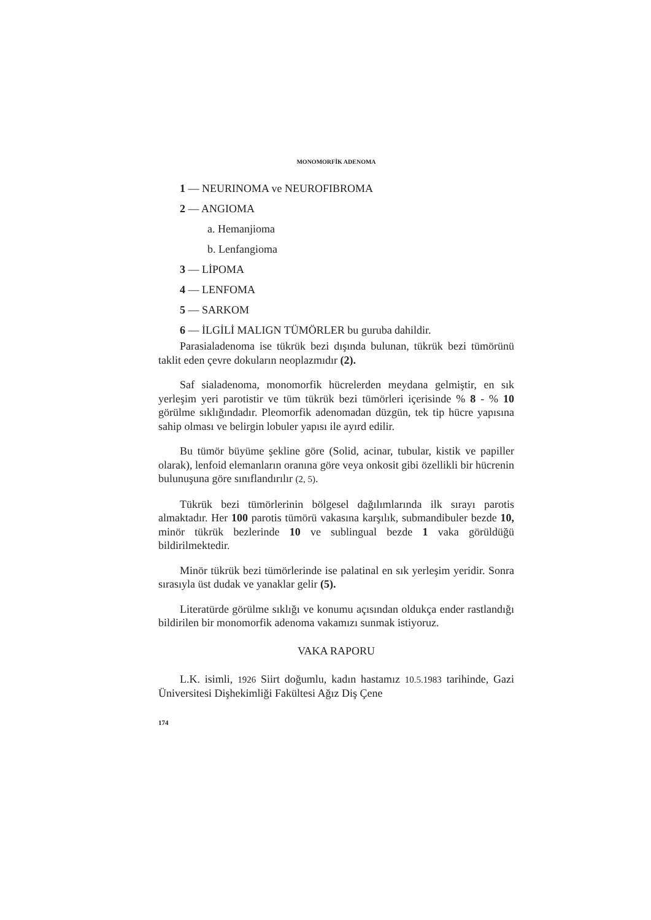MONOMORFİK ADENOMA
1 — NEURINOMA ve NEUROFIBROMA
2 — ANGIOMA
a. Hemanjioma
b. Lenfangioma
3 — LİPOMA
4 — LENFOMA
5 — SARKOM
6 — İLGİLİ MALIGN TÜMÖRLER bu guruba dahildir.
Parasialadenoma ise tükrük bezi dışında bulunan, tükrük bezi tümörünü taklit eden çevre dokuların neoplazmıdır (2).
Saf sialadenoma, monomorfik hücrelerden meydana gelmiştir, en sık yerleşim yeri parotistir ve tüm tükrük bezi tümörleri içerisinde % 8 - % 10 görülme sıklığındadır. Pleomorfik adenomadan düzgün, tek tip hücre yapısına sahip olması ve belirgin lobuler yapısı ile ayırd edilir.
Bu tümör büyüme şekline göre (Solid, acinar, tubular, kistik ve papiller olarak), lenfoid elemanların oranına göre veya onkosit gibi özellikli bir hücrenin bulunuşuna göre sınıflandırılır (2, 5).
Tükrük bezi tümörlerinin bölgesel dağılımlarında ilk sırayı parotis almaktadır. Her 100 parotis tümörü vakasına karşılık, submandibuler bezde 10, minör tükrük bezlerinde 10 ve sublingual bezde 1 vaka görüldüğü bildirilmektedir.
Minör tükrük bezi tümörlerinde ise palatinal en sık yerleşim yeridir. Sonra sırasıyla üst dudak ve yanaklar gelir (5).
Literatürde görülme sıklığı ve konumu açısından oldukça ender rastlandığı bildirilen bir monomorfik adenoma vakamızı sunmak istiyoruz.
VAKA RAPORU
L.K. isimli, 1926 Siirt doğumlu, kadın hastamız 10.5.1983 tarihinde, Gazi Üniversitesi Dişhekimliği Fakültesi Ağız Diş Çene
174